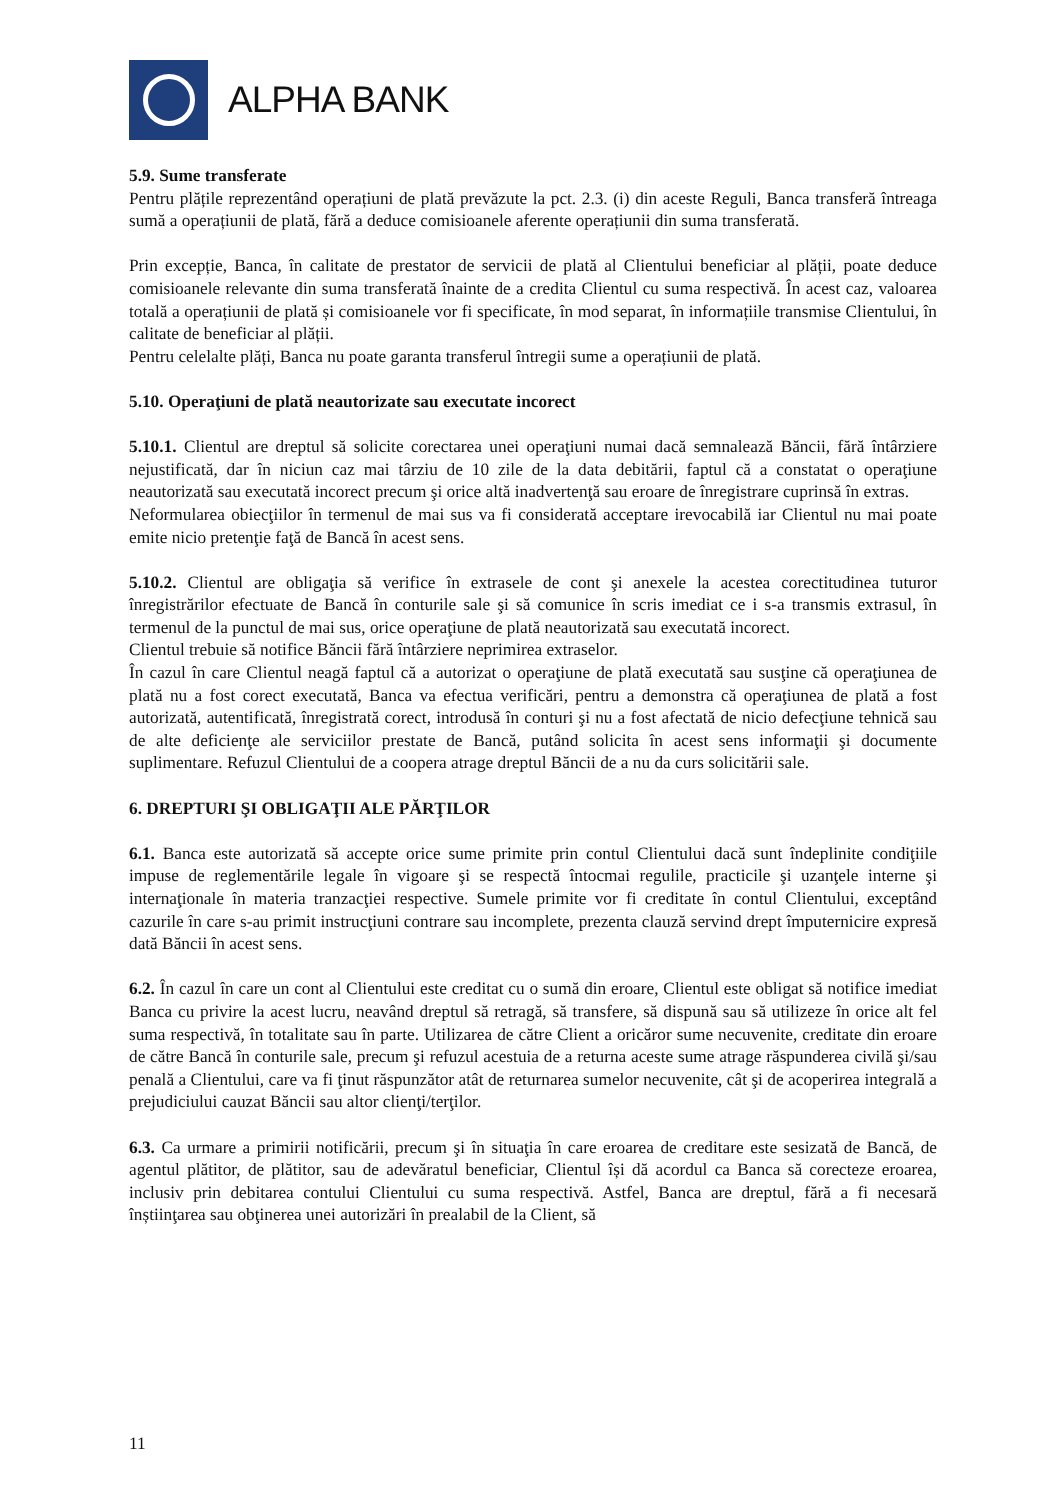ALPHA BANK
5.9. Sume transferate
Pentru plățile reprezentând operațiuni de plată prevăzute la pct. 2.3. (i) din aceste Reguli, Banca transferă întreaga sumă a operațiunii de plată, fără a deduce comisioanele aferente operațiunii din suma transferată.
Prin excepție, Banca, în calitate de prestator de servicii de plată al Clientului beneficiar al plății, poate deduce comisioanele relevante din suma transferată înainte de a credita Clientul cu suma respectivă. În acest caz, valoarea totală a operațiunii de plată și comisioanele vor fi specificate, în mod separat, în informațiile transmise Clientului, în calitate de beneficiar al plății.
Pentru celelalte plăți, Banca nu poate garanta transferul întregii sume a operațiunii de plată.
5.10. Operaţiuni de plată neautorizate sau executate incorect
5.10.1. Clientul are dreptul să solicite corectarea unei operaţiuni numai dacă semnalează Băncii, fără întârziere nejustificată, dar în niciun caz mai târziu de 10 zile de la data debitării, faptul că a constatat o operaţiune neautorizată sau executată incorect precum şi orice altă inadvertenţă sau eroare de înregistrare cuprinsă în extras.
Neformularea obiecţiilor în termenul de mai sus va fi considerată acceptare irevocabilă iar Clientul nu mai poate emite nicio pretenţie faţă de Bancă în acest sens.
5.10.2. Clientul are obligaţia să verifice în extrasele de cont şi anexele la acestea corectitudinea tuturor înregistrărilor efectuate de Bancă în conturile sale şi să comunice în scris imediat ce i s-a transmis extrasul, în termenul de la punctul de mai sus, orice operaţiune de plată neautorizată sau executată incorect.
Clientul trebuie să notifice Băncii fără întârziere neprimirea extraselor.
În cazul în care Clientul neagă faptul că a autorizat o operaţiune de plată executată sau susţine că operaţiunea de plată nu a fost corect executată, Banca va efectua verificări, pentru a demonstra că operaţiunea de plată a fost autorizată, autentificată, înregistrată corect, introdusă în conturi şi nu a fost afectată de nicio defecţiune tehnică sau de alte deficienţe ale serviciilor prestate de Bancă, putând solicita în acest sens informaţii şi documente suplimentare. Refuzul Clientului de a coopera atrage dreptul Băncii de a nu da curs solicitării sale.
6. DREPTURI ŞI OBLIGAŢII ALE PĂRŢILOR
6.1. Banca este autorizată să accepte orice sume primite prin contul Clientului dacă sunt îndeplinite condiţiile impuse de reglementările legale în vigoare şi se respectă întocmai regulile, practicile şi uzanţele interne şi internaţionale în materia tranzacţiei respective. Sumele primite vor fi creditate în contul Clientului, exceptând cazurile în care s-au primit instrucţiuni contrare sau incomplete, prezenta clauză servind drept împuternicire expresă dată Băncii în acest sens.
6.2. În cazul în care un cont al Clientului este creditat cu o sumă din eroare, Clientul este obligat să notifice imediat Banca cu privire la acest lucru, neavând dreptul să retragă, să transfere, să dispună sau să utilizeze în orice alt fel suma respectivă, în totalitate sau în parte. Utilizarea de către Client a oricăror sume necuvenite, creditate din eroare de către Bancă în conturile sale, precum şi refuzul acestuia de a returna aceste sume atrage răspunderea civilă şi/sau penală a Clientului, care va fi ţinut răspunzător atât de returnarea sumelor necuvenite, cât şi de acoperirea integrală a prejudiciului cauzat Băncii sau altor clienţi/terţilor.
6.3. Ca urmare a primirii notificării, precum şi în situaţia în care eroarea de creditare este sesizată de Bancă, de agentul plătitor, de plătitor, sau de adevăratul beneficiar, Clientul își dă acordul ca Banca să corecteze eroarea, inclusiv prin debitarea contului Clientului cu suma respectivă. Astfel, Banca are dreptul, fără a fi necesară înștiinţarea sau obţinerea unei autorizări în prealabil de la Client, să
11